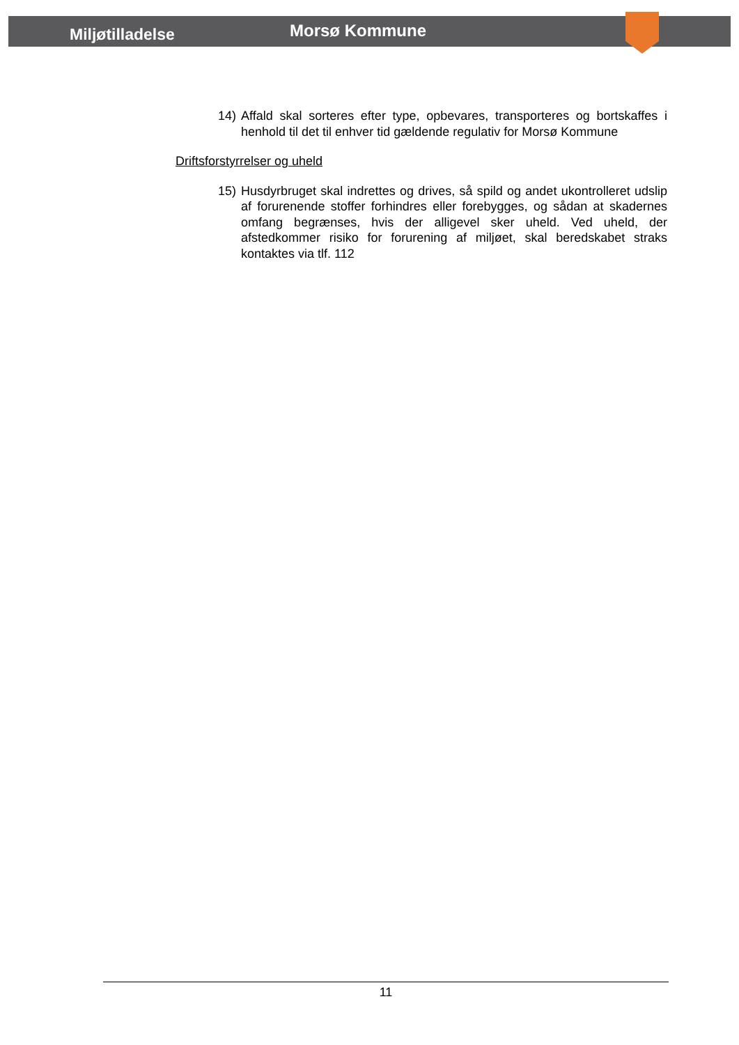Miljøtilladelse Morsø Kommune
14) Affald skal sorteres efter type, opbevares, transporteres og bortskaffes i henhold til det til enhver tid gældende regulativ for Morsø Kommune
Driftsforstyrrelser og uheld
15) Husdyrbruget skal indrettes og drives, så spild og andet ukontrolleret udslip af forurenende stoffer forhindres eller forebygges, og sådan at skadernes omfang begrænses, hvis der alligevel sker uheld. Ved uheld, der afstedkommer risiko for forurening af miljøet, skal beredskabet straks kontaktes via tlf. 112
11